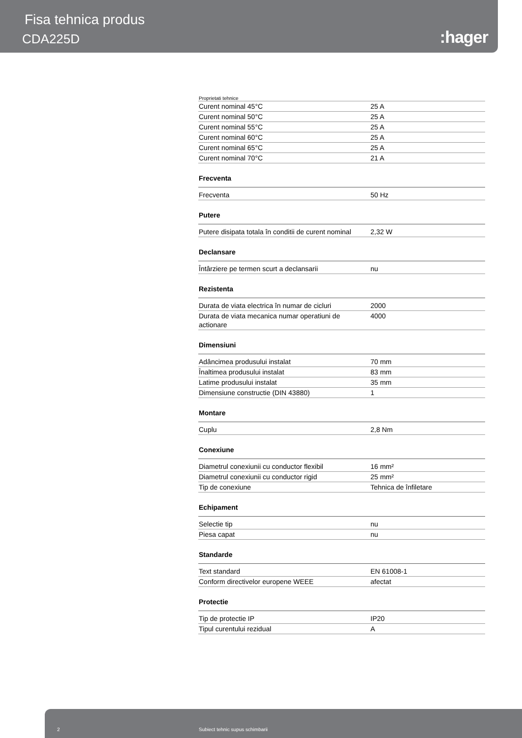Fisa tehnica produs
CDA225D :hager
Proprietati tehnice
| Curent nominal 45°C | 25 A |
| Curent nominal 50°C | 25 A |
| Curent nominal 55°C | 25 A |
| Curent nominal 60°C | 25 A |
| Curent nominal 65°C | 25 A |
| Curent nominal 70°C | 21 A |
Frecventa
| Frecventa | 50 Hz |
Putere
| Putere disipata totala în conditii de curent nominal | 2,32 W |
Declansare
| Întârziere pe termen scurt a declansarii | nu |
Rezistenta
| Durata de viata electrica în numar de cicluri | 2000 |
| Durata de viata mecanica numar operatiuni de actionare | 4000 |
Dimensiuni
| Adâncimea produsului instalat | 70 mm |
| Înaltimea produsului instalat | 83 mm |
| Latime produsului instalat | 35 mm |
| Dimensiune constructie (DIN 43880) | 1 |
Montare
| Cuplu | 2,8 Nm |
Conexiune
| Diametrul conexiunii cu conductor flexibil | 16 mm² |
| Diametrul conexiunii cu conductor rigid | 25 mm² |
| Tip de conexiune | Tehnica de înfiletare |
Echipament
| Selectie tip | nu |
| Piesa capat | nu |
Standarde
| Text standard | EN 61008-1 |
| Conform directivelor europene WEEE | afectat |
Protectie
| Tip de protectie IP | IP20 |
| Tipul curentului rezidual | A |
2 Subiect tehnic supus schimbarii